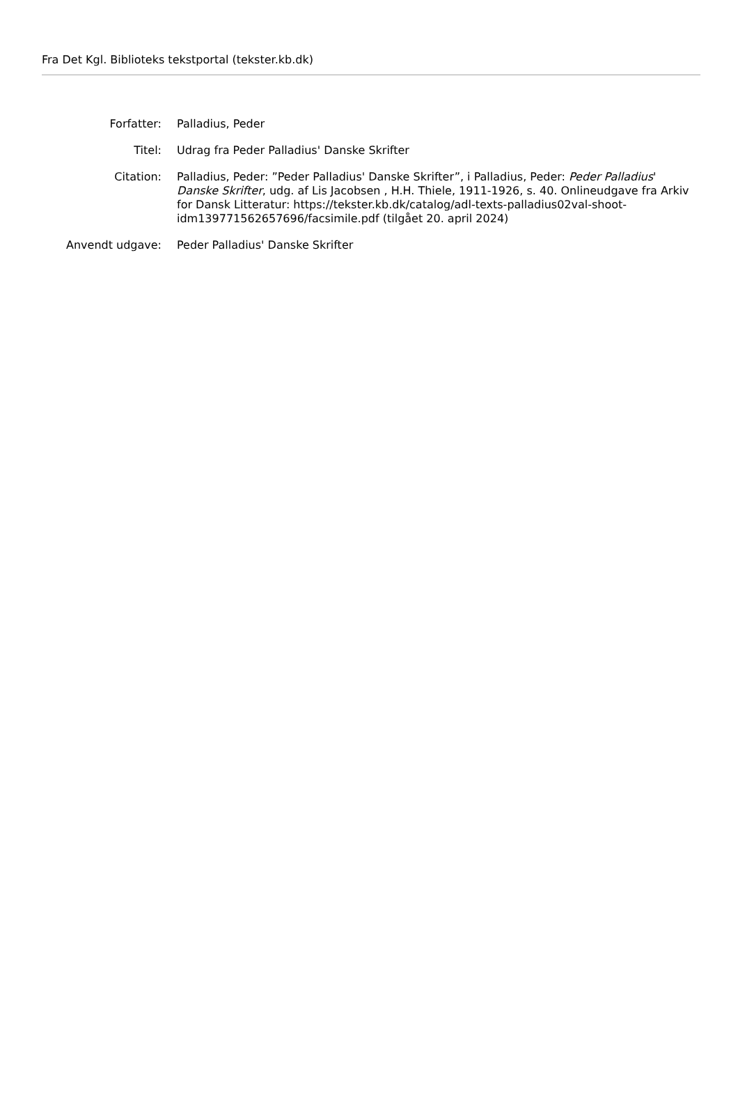Fra Det Kgl. Biblioteks tekstportal (tekster.kb.dk)
Forfatter: Palladius, Peder
Titel: Udrag fra Peder Palladius' Danske Skrifter
Citation: Palladius, Peder: ”Peder Palladius' Danske Skrifter”, i Palladius, Peder: Peder Palladius' Danske Skrifter, udg. af Lis Jacobsen , H.H. Thiele, 1911-1926, s. 40. Onlineudgave fra Arkiv for Dansk Litteratur: https://tekster.kb.dk/catalog/adl-texts-palladius02val-shoot-idm139771562657696/facsimile.pdf (tilgået 20. april 2024)
Anvendt udgave: Peder Palladius' Danske Skrifter